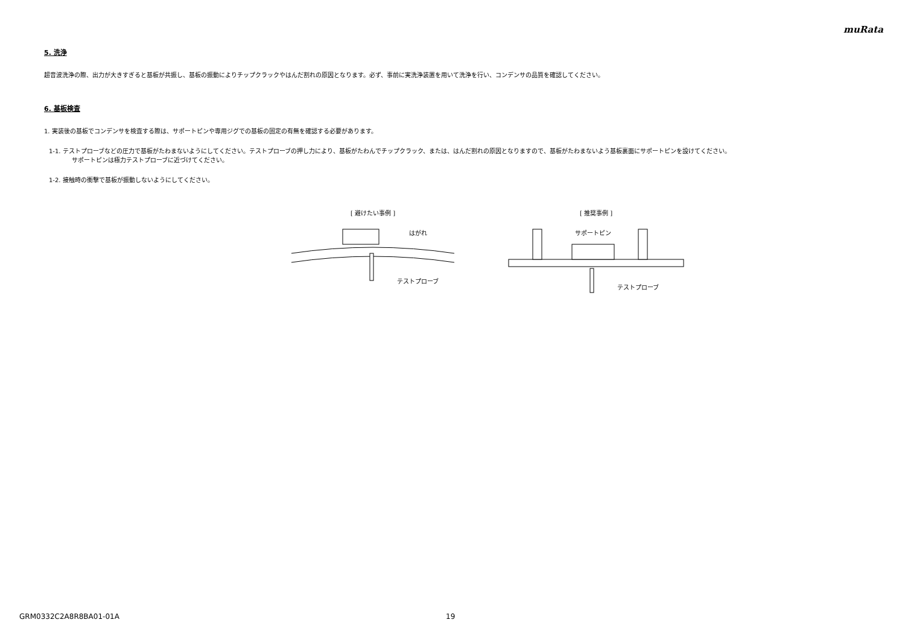muRata
5. 洗浄
超音波洗浄の際、出力が大きすぎると基板が共振し、基板の振動によりチップクラックやはんだ割れの原因となります。必ず、事前に実洗浄装置を用いて洗浄を行い、コンデンサの品質を確認してください。
6. 基板検査
1. 実装後の基板でコンデンサを検査する際は、サポートピンや専用ジグでの基板の固定の有無を確認する必要があります。
1-1. テストプローブなどの圧力で基板がたわまないようにしてください。テストプローブの押し力により、基板がたわんでチップクラック、または、はんだ割れの原因となりますので、基板がたわまないよう基板裏面にサポートピンを設けてください。
サポートピンは極力テストプローブに近づけてください。
1-2. 接触時の衝撃で基板が振動しないようにしてください。
[ 避けたい事例 ]
はがれ
テストプローブ
[ 推奨事例 ]
サポートピン
テストプローブ
GRM0332C2A8R8BA01-01A 19